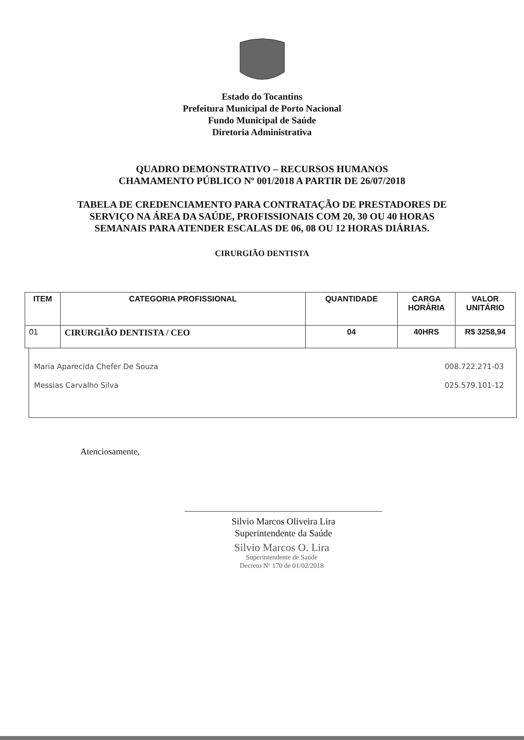Estado do Tocantins
Prefeitura Municipal de Porto Nacional
Fundo Municipal de Saúde
Diretoria Administrativa
QUADRO DEMONSTRATIVO – RECURSOS HUMANOS
CHAMAMENTO PÚBLICO Nº 001/2018 A PARTIR DE 26/07/2018
TABELA DE CREDENCIAMENTO PARA CONTRATAÇÃO DE PRESTADORES DE SERVIÇO NA ÁREA DA SAÚDE, PROFISSIONAIS COM 20, 30 OU 40 HORAS SEMANAIS PARA ATENDER ESCALAS DE 06, 08 OU 12 HORAS DIÁRIAS.
CIRURGIÃO DENTISTA
| ITEM | CATEGORIA PROFISSIONAL | QUANTIDADE | CARGA HORÁRIA | VALOR UNITÁRIO |
| --- | --- | --- | --- | --- |
| 01 | CIRURGIÃO DENTISTA / CEO | 04 | 40HRS | R$ 3258,94 |
Maria Aparecida Chefer De Souza 008.722.271-03
Messias Carvalho Silva 025.579.101-12
Atenciosamente,
Silvio Marcos Oliveira Lira
Superintendente da Saúde
Silvio Marcos O. Lira
Superintendente de Saúde
Decreto Nº 170 de 01/02/2018